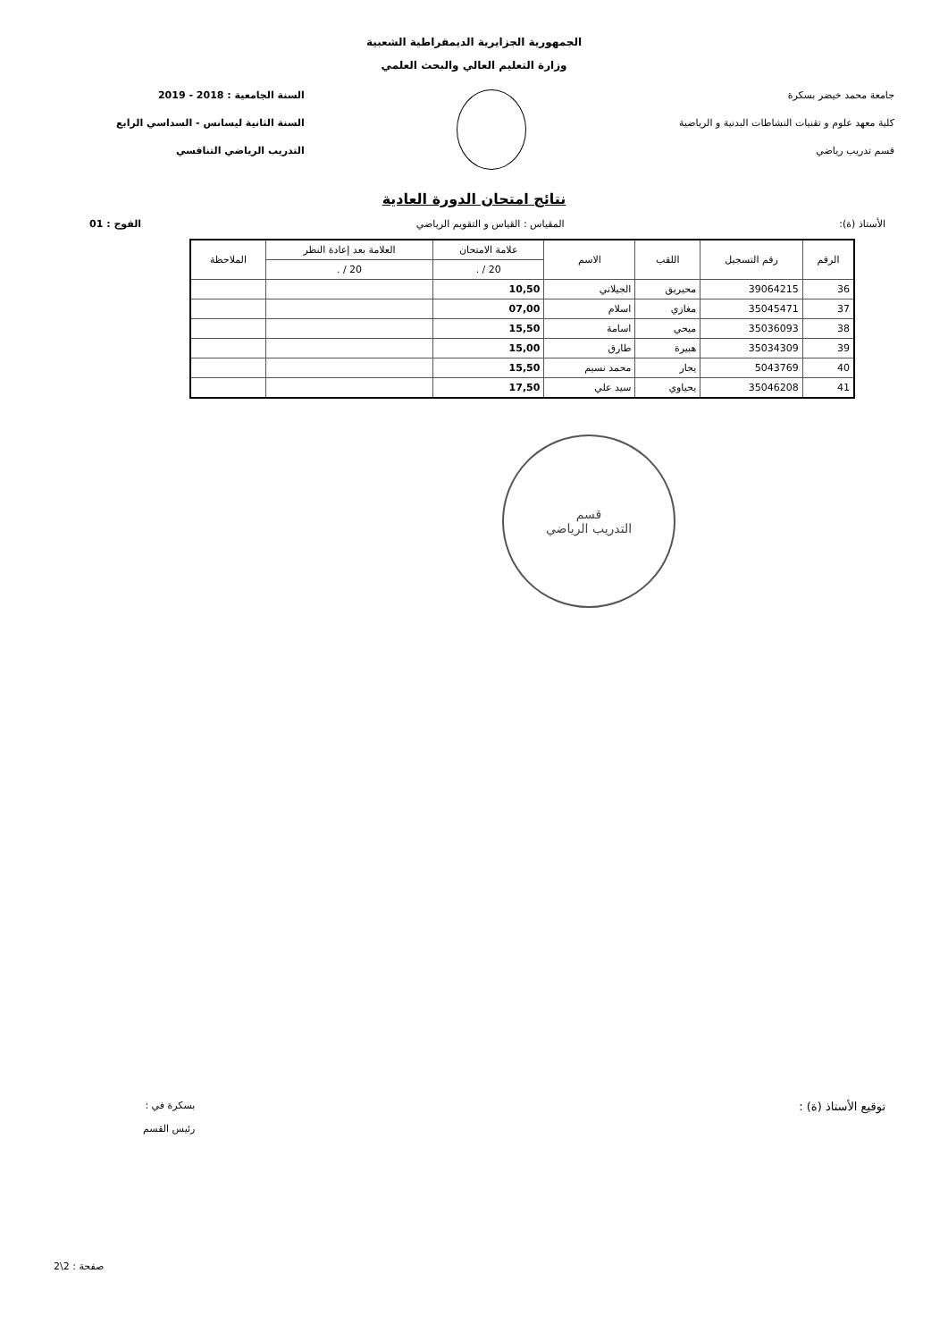الجمهورية الجزايرية الديمقراطية الشعبية
وزارة التعليم العالي والبحث العلمي
جامعة محمد خيضر بسكرة
كلية معهد علوم و تقنيات النشاطات البدنية و الرياضية
قسم تدريب رياضي
السنة الجامعية : 2018 - 2019
السنة الثانية ليسانس - السداسي الرابع
التدريب الرياضي التنافسي
نتائج امتحان الدورة العادية
الأستاذ (ة): المقياس : القياس و التقويم الرياضي الفوج : 01
| الرقم | رقم التسجيل | اللقب | الاسم | علامة الامتحان | العلامة بعد إعادة النظر | الملاحظة |
| --- | --- | --- | --- | --- | --- | --- |
| | | | | 20 / . | 20 / . | |
| 36 | 39064215 | محيريق | الجيلاني | 10,50 | | |
| 37 | 35045471 | مغازي | اسلام | 07,00 | | |
| 38 | 35036093 | ميحي | اسامة | 15,50 | | |
| 39 | 35034309 | هبيرة | طارق | 15,00 | | |
| 40 | 5043769 | يجار | محمد نسيم | 15,50 | | |
| 41 | 35046208 | يحياوي | سيد علي | 17,50 | | |
قسم
التدريب الرياضي
توقيع الأستاذ (ة) : بسكرة في :
رئيس القسم
صفحة : 2\2